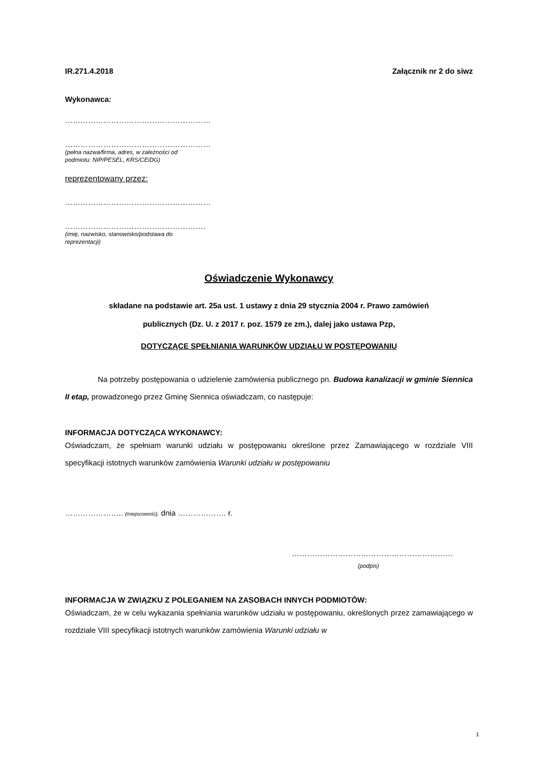IR.271.4.2018 Załącznik nr 2 do siwz
Wykonawca:
…………………………………………………
…………………………………………………
(pełna nazwa/firma, adres, w zależności od
podmiotu: NIP/PESEL, KRS/CEiDG)
reprezentowany przez:
…………………………………………………
……………………………………………….
(imię, nazwisko, stanowisko/podstawa do
reprezentacji)
Oświadczenie Wykonawcy
składane na podstawie art. 25a ust. 1 ustawy z dnia 29 stycznia 2004 r. Prawo zamówień
publicznych (Dz. U. z 2017 r. poz. 1579 ze zm.), dalej jako ustawa Pzp,
DOTYCZĄCE SPEŁNIANIA WARUNKÓW UDZIAŁU W POSTĘPOWANIU
Na potrzeby postępowania o udzielenie zamówienia publicznego pn. Budowa kanalizacji w gminie Siennica II etap, prowadzonego przez Gminę Siennica oświadczam, co następuje:
INFORMACJA DOTYCZĄCA WYKONAWCY:
Oświadczam, że spełniam warunki udziału w postępowaniu określone przez Zamawiającego w rozdziale VIII specyfikacji istotnych warunków zamówienia Warunki udziału w postępowaniu
………………….. (miejscowość), dnia ………………. r.
………………………………………………………
(podpis)
INFORMACJA W ZWIĄZKU Z POLEGANIEM NA ZASOBACH INNYCH PODMIOTÓW:
Oświadczam, że w celu wykazania spełniania warunków udziału w postępowaniu, określonych przez zamawiającego w rozdziale VIII specyfikacji istotnych warunków zamówienia Warunki udziału w
1